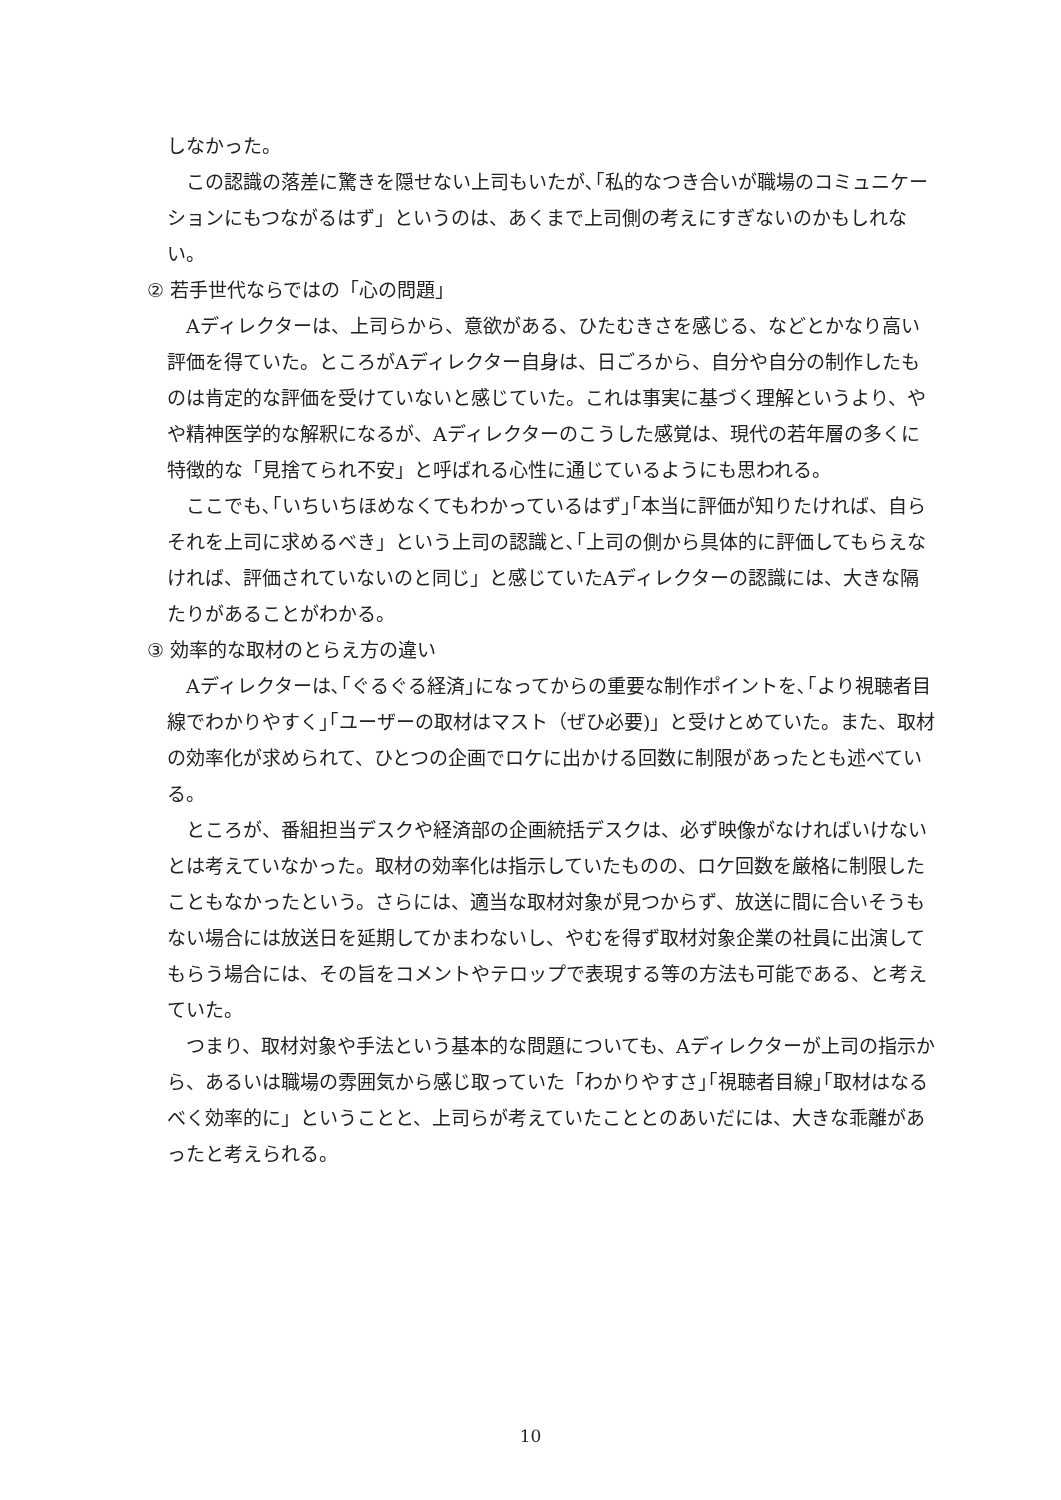しなかった。
この認識の落差に驚きを隠せない上司もいたが､｢私的なつき合いが職場のコミュニケーションにもつながるはず」というのは、あくまで上司側の考えにすぎないのかもしれない。
② 若手世代ならではの「心の問題」
Aディレクターは、上司らから、意欲がある、ひたむきさを感じる、などとかなり高い評価を得ていた。ところがAディレクター自身は、日ごろから、自分や自分の制作したものは肯定的な評価を受けていないと感じていた。これは事実に基づく理解というより、やや精神医学的な解釈になるが、Aディレクターのこうした感覚は、現代の若年層の多くに特徴的な「見捨てられ不安」と呼ばれる心性に通じているようにも思われる。
ここでも､｢いちいちほめなくてもわかっているはず｣｢本当に評価が知りたければ、自らそれを上司に求めるべき」という上司の認識と､｢上司の側から具体的に評価してもらえなければ、評価されていないのと同じ」と感じていたAディレクターの認識には、大きな隔たりがあることがわかる。
③ 効率的な取材のとらえ方の違い
Aディレクターは､｢ぐるぐる経済｣になってからの重要な制作ポイントを､｢より視聴者目線でわかりやすく｣｢ユーザーの取材はマスト（ぜひ必要)」と受けとめていた。また、取材の効率化が求められて、ひとつの企画でロケに出かける回数に制限があったとも述べている。
ところが、番組担当デスクや経済部の企画統括デスクは、必ず映像がなければいけないとは考えていなかった。取材の効率化は指示していたものの、ロケ回数を厳格に制限したこともなかったという。さらには、適当な取材対象が見つからず、放送に間に合いそうもない場合には放送日を延期してかまわないし、やむを得ず取材対象企業の社員に出演してもらう場合には、その旨をコメントやテロップで表現する等の方法も可能である、と考えていた。
つまり、取材対象や手法という基本的な問題についても、Aディレクターが上司の指示から、あるいは職場の雰囲気から感じ取っていた「わかりやすさ｣｢視聴者目線｣｢取材はなるべく効率的に」ということと、上司らが考えていたこととのあいだには、大きな乖離があったと考えられる。
10